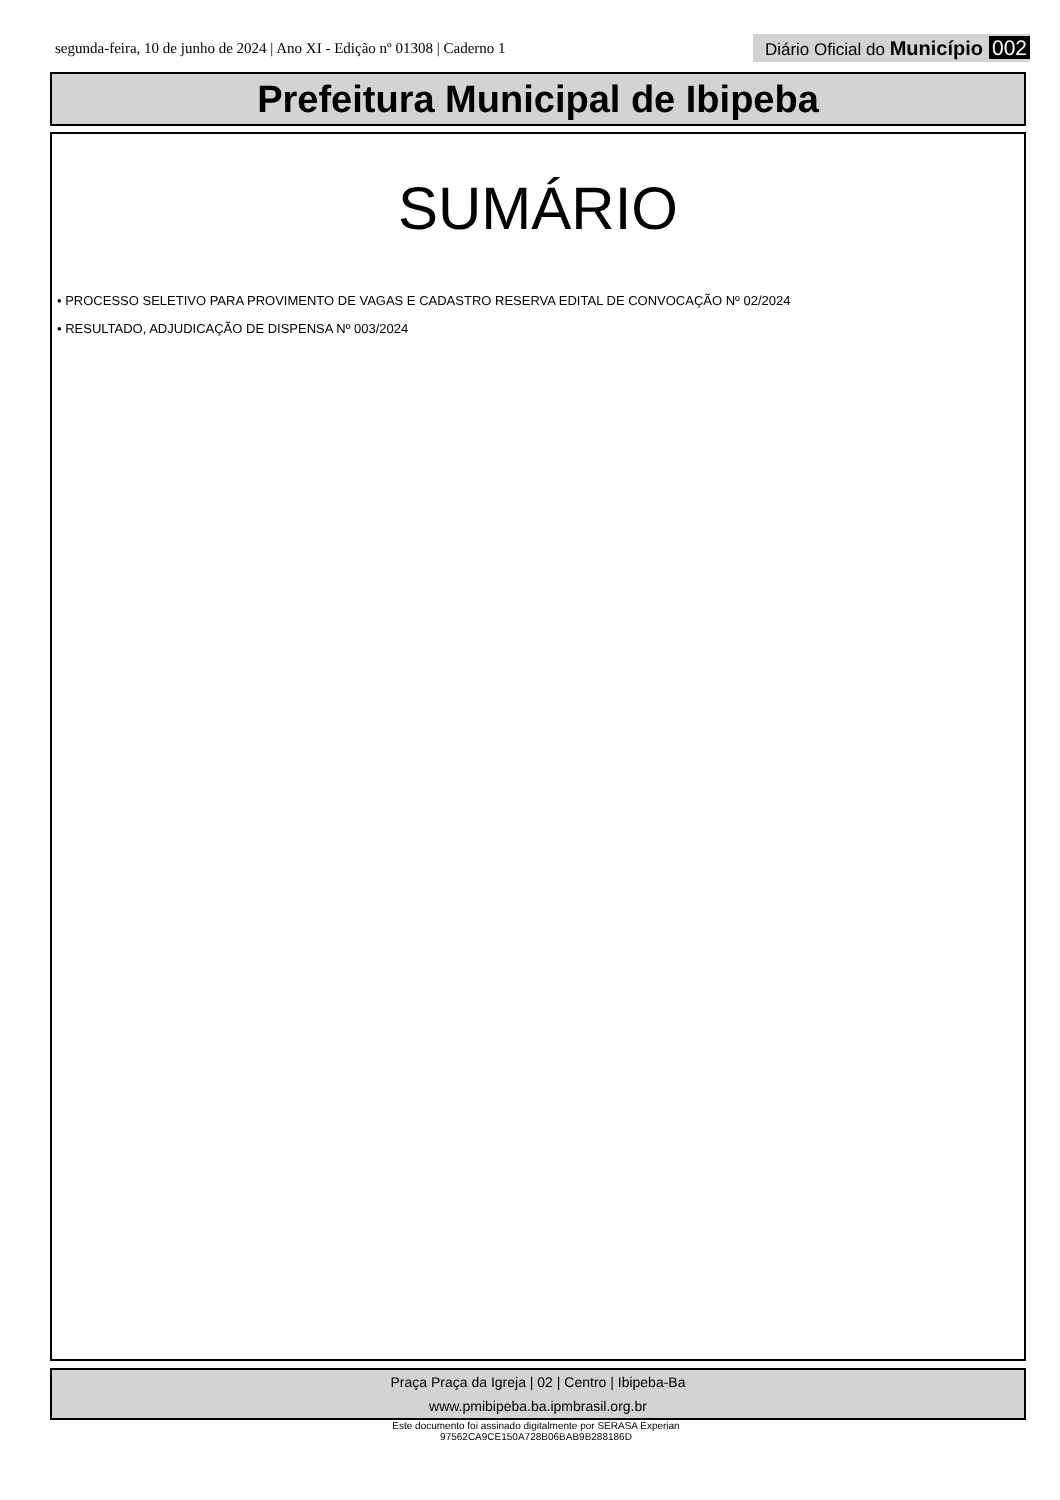segunda-feira, 10 de junho de 2024 | Ano XI - Edição nº 01308 | Caderno 1 Diário Oficial do Município 002
Prefeitura Municipal de Ibipeba
SUMÁRIO
• PROCESSO SELETIVO PARA PROVIMENTO DE VAGAS E CADASTRO RESERVA EDITAL DE CONVOCAÇÃO Nº 02/2024
• RESULTADO, ADJUDICAÇÃO DE DISPENSA Nº 003/2024
Praça Praça da Igreja | 02 | Centro | Ibipeba-Ba
www.pmibipeba.ba.ipmbrasil.org.br
Este documento foi assinado digitalmente por SERASA Experian
97562CA9CE150A728B06BAB9B288186D